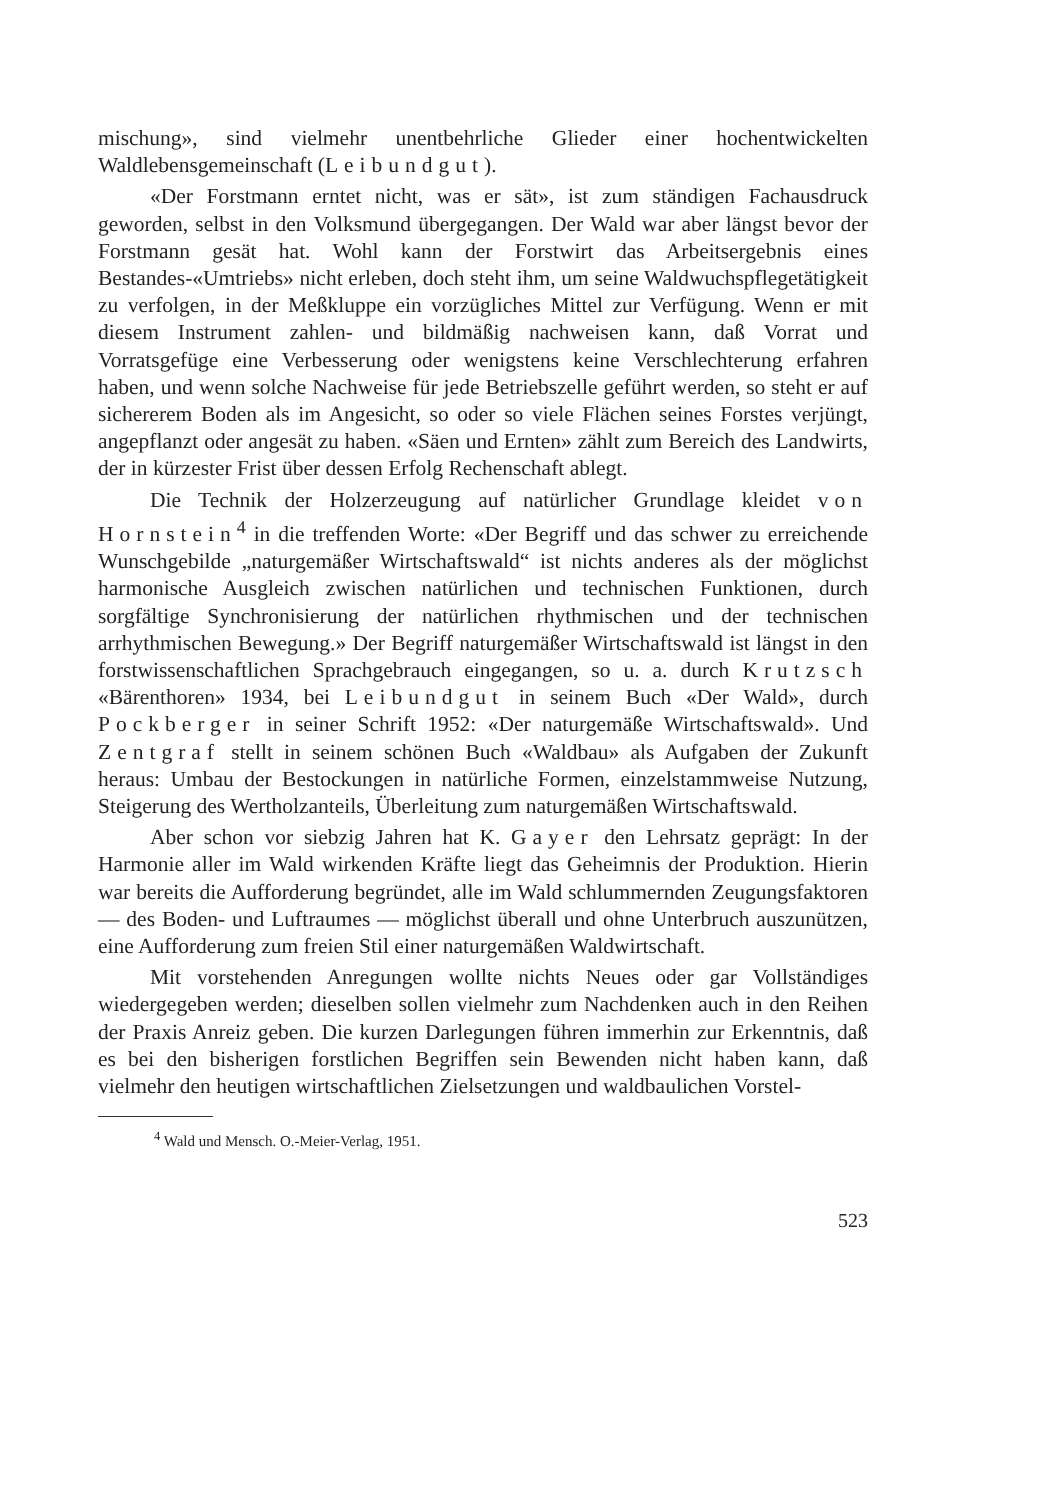mischung», sind vielmehr unentbehrliche Glieder einer hochentwickelten Waldlebensgemeinschaft (Leibundgut).
«Der Forstmann erntet nicht, was er sät», ist zum ständigen Fachausdruck geworden, selbst in den Volksmund übergegangen. Der Wald war aber längst bevor der Forstmann gesät hat. Wohl kann der Forstwirt das Arbeitsergebnis eines Bestandes-«Umtriebs» nicht erleben, doch steht ihm, um seine Waldwuchspflegetätigkeit zu verfolgen, in der Meßkluppe ein vorzügliches Mittel zur Verfügung. Wenn er mit diesem Instrument zahlen- und bildmäßig nachweisen kann, daß Vorrat und Vorratsgefüge eine Verbesserung oder wenigstens keine Verschlechterung erfahren haben, und wenn solche Nachweise für jede Betriebszelle geführt werden, so steht er auf sichererem Boden als im Angesicht, so oder so viele Flächen seines Forstes verjüngt, angepflanzt oder angesät zu haben. «Säen und Ernten» zählt zum Bereich des Landwirts, der in kürzester Frist über dessen Erfolg Rechenschaft ablegt.
Die Technik der Holzerzeugung auf natürlicher Grundlage kleidet von Hornstein<sup>4</sup> in die treffenden Worte: «Der Begriff und das schwer zu erreichende Wunschgebilde „naturgemäßer Wirtschaftswald“ ist nichts anderes als der möglichst harmonische Ausgleich zwischen natürlichen und technischen Funktionen, durch sorgfältige Synchronisierung der natürlichen rhythmischen und der technischen arrhythmischen Bewegung.» Der Begriff naturgemäßer Wirtschaftswald ist längst in den forstwissenschaftlichen Sprachgebrauch eingegangen, so u. a. durch Krutzsch «Bärenthoren» 1934, bei Leibundgut in seinem Buch «Der Wald», durch Pockberger in seiner Schrift 1952: «Der naturgemäße Wirtschaftswald». Und Zentgraf stellt in seinem schönen Buch «Waldbau» als Aufgaben der Zukunft heraus: Umbau der Bestockungen in natürliche Formen, einzelstammweise Nutzung, Steigerung des Wertholzanteils, Überleitung zum naturgemäßen Wirtschaftswald.
Aber schon vor siebzig Jahren hat K. Gayer den Lehrsatz geprägt: In der Harmonie aller im Wald wirkenden Kräfte liegt das Geheimnis der Produktion. Hierin war bereits die Aufforderung begründet, alle im Wald schlummernden Zeugungsfaktoren — des Boden- und Luftraumes — möglichst überall und ohne Unterbruch auszunützen, eine Aufforderung zum freien Stil einer naturgemäßen Waldwirtschaft.
Mit vorstehenden Anregungen wollte nichts Neues oder gar Vollständiges wiedergegeben werden; dieselben sollen vielmehr zum Nachdenken auch in den Reihen der Praxis Anreiz geben. Die kurzen Darlegungen führen immerhin zur Erkenntnis, daß es bei den bisherigen forstlichen Begriffen sein Bewenden nicht haben kann, daß vielmehr den heutigen wirtschaftlichen Zielsetzungen und waldbaulichen Vorstel-
<sup>4</sup> Wald und Mensch. O.-Meier-Verlag, 1951.
523